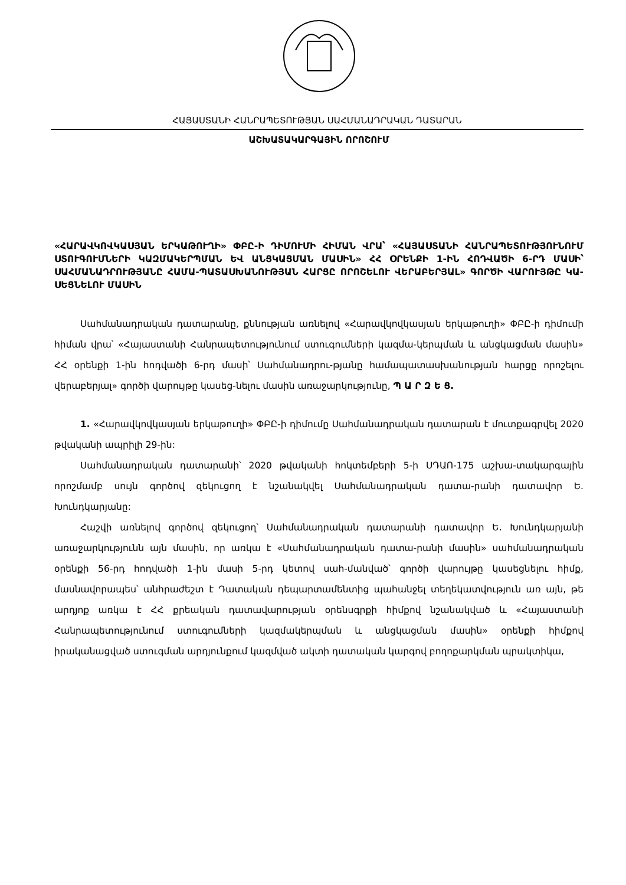ՀԱՅԱՍՏԱՆԻ ՀԱՆՐԱՊԵՏՈՒԹՅԱՆ ՍԱՀՄԱՆԱԴՐԱԿԱՆ ԴԱՏԱՐԱՆ
ԱՇԽԱՏԱԿԱՐԳԱՅԻՆ ՈՐՈՇՈՒՄ
«ՀԱՐԱՎԿՈՎԿԱՍՅԱՆ ԵՐԿԱԹՈՒՂԻ» ՓԲԸ-Ի ԴԻՄՈՒՄԻ ՀԻՄԱՆ ՎՐԱ՝ «ՀԱՅԱՍՏԱՆԻ ՀԱՆՐԱՊԵՏՈՒԹՅՈՒՆՈՒՄ ՍՏՈՒԳՈՒՄՆԵՐԻ ԿԱԶՄԱԿԵՐՊՄԱՆ ԵՎ ԱՆՑԿԱՑՄԱՆ ՄԱՍԻՆ» ՀՀ ՕՐԵՆՔԻ 1-ԻՆ ՀՈԴՎԱԾԻ 6-ՐԴ ՄԱՍԻ՝ ՍԱՀՄԱՆԱԴՐՈՒԹՅԱՆԸ ՀԱՄԱ-ՊԱՏԱՍԽԱՆՈՒԹՅԱՆ ՀԱՐՑԸ ՈՐՈՇԵԼՈՒ ՎԵՐԱԲԵՐՅԱԼ» ԳՈՐԾԻ ՎԱՐՈՒՅԹԸ ԿԱ-ՍԵՑՆԵԼՈՒ ՄԱՍԻՆ
Սահմանադրական դատարանը, քննության առնելով «Հարավկովկասյան երկաթուղի» ՓԲԸ-ի դիմումի հիման վրա՝ «Հայաստանի Հանրապետությունում ստուգումների կազմա-կերպման և անցկացման մասին» ՀՀ օրենքի 1-ին հոդվածի 6-րդ մասի՝ Սահմանադրու-թյանը համապատասխանության հարցը որոշելու վերաբերյալ» գործի վարույթը կասեց-նելու մասին առաջարկությունը, Պ Ա Ր Զ Ե Ց.
1. «Հարավկովկասյան երկաթուղի» ՓԲԸ-ի դիմումը Սահմանադրական դատարան է մուտքագրվել 2020 թվականի ապրիլի 29-ին:
Սահմանադրական դատարանի՝ 2020 թվականի հոկտեմբերի 5-ի ՍԴԱՈ-175 աշխա-տակարգային որոշմամբ սույն գործով զեկուցող է նշանակվել Սահմանադրական դատա-րանի դատավոր Ե. Խունդկարյանը:
Հաշվի առնելով գործով զեկուցող՝ Սահմանադրական դատարանի դատավոր Ե. Խունդկարյանի առաջարկությունն այն մասին, որ առկա է «Սահմանադրական դատա-րանի մասին» սահմանադրական օրենքի 56-րդ հոդվածի 1-ին մասի 5-րդ կետով սահ-մանված՝ գործի վարույթը կասեցնելու հիմք, մասնավորապես՝ անհրաժեշտ է Դատական դեպարտամենտից պահանջել տեղեկատվություն առ այն, թե արդյոք առկա է ՀՀ քրեական դատավարության օրենսգրքի հիմքով նշանակված և «Հայաստանի Հանրապետությունում ստուգումների կազմակերպման և անցկացման մասին» օրենքի հիմքով իրականացված ստուգման արդյունքում կազմված ակտի դատական կարգով բողոքարկման պրակտիկա,